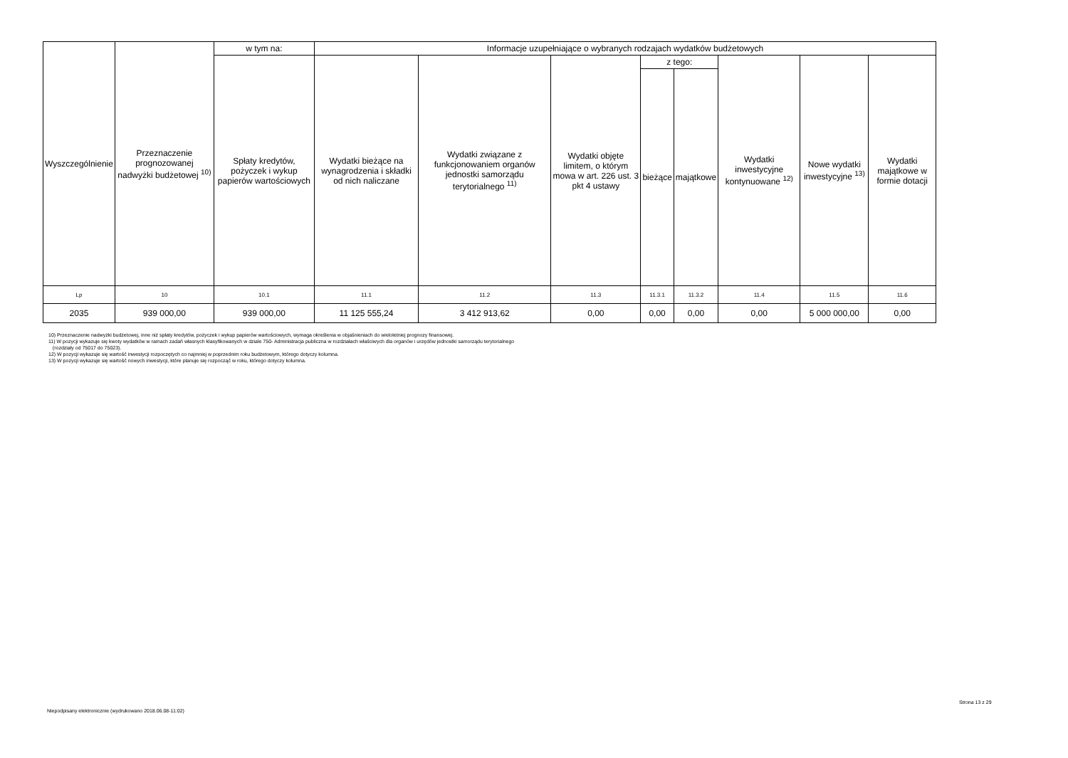| Wyszczególnienie | Przeznaczenie prognozowanej nadwyżki budżetowej <sup>10)</sup> | w tym na: | Informacje uzupełniające o wybranych rodzajach wydatków budżetowych | | | | | | | |
| --- | --- | --- | --- | --- | --- | --- | --- | --- | --- | --- |
| | | Spłaty kredytów, pożyczek i wykup papierów wartościowych | Wydatki bieżące na wynagrodzenia i składki od nich naliczane | Wydatki związane z funkcjonowaniem organów jednostki samorządu terytorialnego <sup>11)</sup> | Wydatki objęte limitem, o którym mowa w art. 226 ust. 3 pkt 4 ustawy | z tego: | | Wydatki inwestycyjne kontynuowane <sup>12)</sup> | Nowe wydatki inwestycyjne <sup>13)</sup> | Wydatki majątkowe w formie dotacji |
| | | | | | | bieżące | majątkowe | | | |
| Lp | 10 | 10.1 | 11.1 | 11.2 | 11.3 | 11.3.1 | 11.3.2 | 11.4 | 11.5 | 11.6 |
| 2035 | 939 000,00 | 939 000,00 | 11 125 555,24 | 3 412 913,62 | 0,00 | 0,00 | 0,00 | 0,00 | 5 000 000,00 | 0,00 |
10) Przeznaczenie nadwyżki budżetowej, inne niż spłaty kredytów, pożyczek i wykup papierów wartościowych, wymaga określenia w objaśnieniach do wieloletniej prognozy finansowej.
11) W pozycji wykazuje się kwoty wydatków w ramach zadań własnych klasyfikowanych w dziale 750- Administracja publiczna w rozdziałach właściwych dla organów i urzędów jednostki samorządu terytorialnego
(rozdziały od 75017 do 75023).
12) W pozycji wykazuje się wartość inwestycji rozpoczętych co najmniej w poprzednim roku budżetowym, którego dotyczy kolumna.
13) W pozycji wykazuje się wartość nowych inwestycji, które planuje się rozpocząć w roku, którego dotyczy kolumna.
Niepodpisany elektronicznie (wydrukowano 2018.06.08-11:02)
Strona 13 z 29